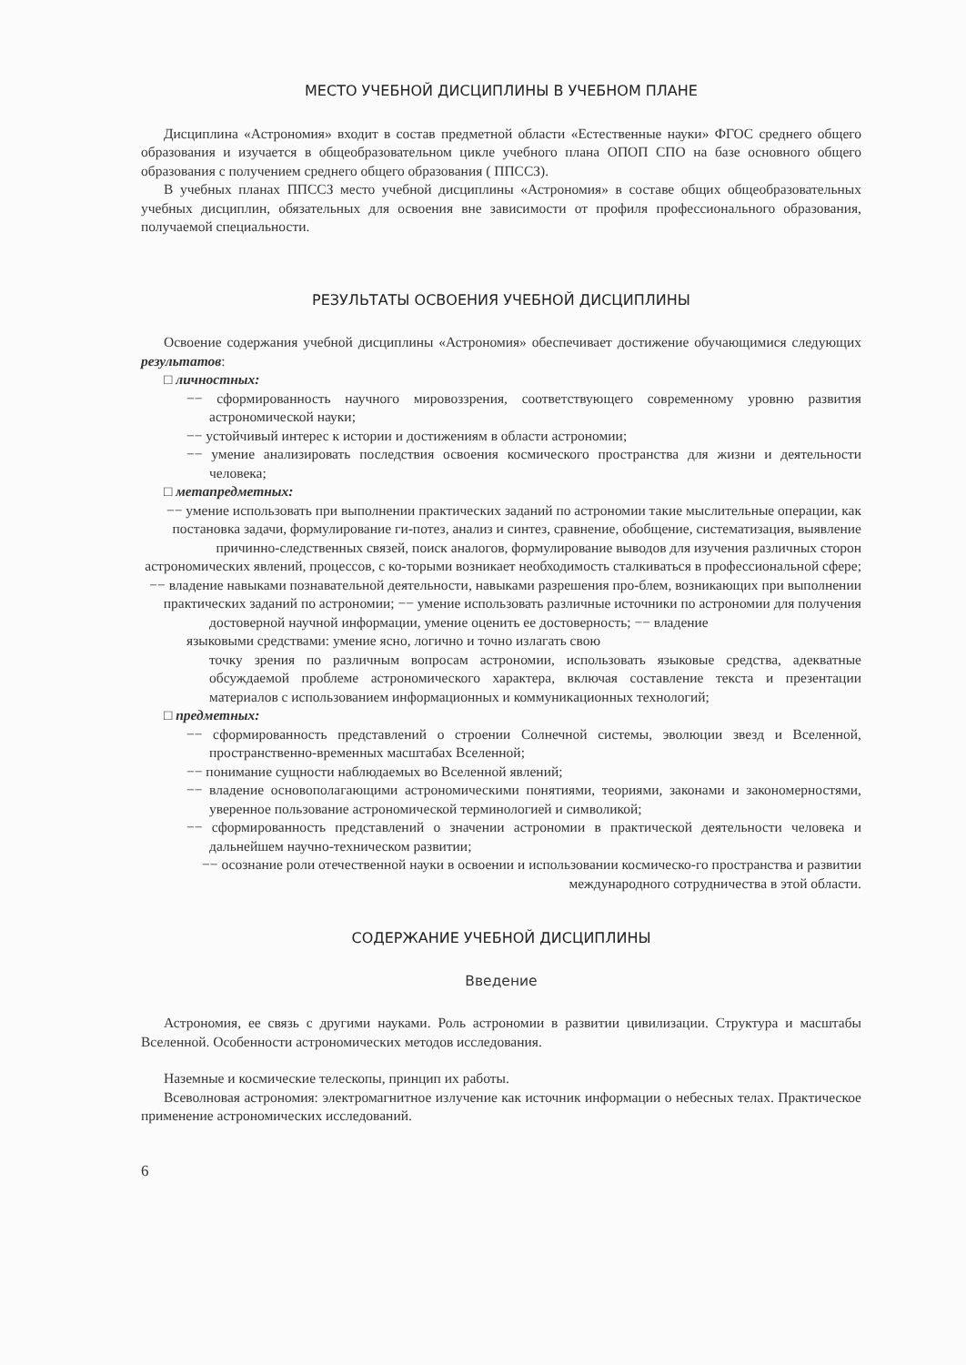МЕСТО УЧЕБНОЙ ДИСЦИПЛИНЫ В УЧЕБНОМ ПЛАНЕ
Дисциплина «Астрономия» входит в состав предметной области «Естественные науки» ФГОС среднего общего образования и изучается в общеобразовательном цикле учебного плана ОПОП СПО на базе основного общего образования с получением среднего общего образования ( ППССЗ).
В учебных планах ППССЗ место учебной дисциплины «Астрономия» в составе общих общеобразовательных учебных дисциплин, обязательных для освоения вне зависимости от профиля профессионального образования, получаемой специальности.
РЕЗУЛЬТАТЫ ОСВОЕНИЯ УЧЕБНОЙ ДИСЦИПЛИНЫ
Освоение содержания учебной дисциплины «Астрономия» обеспечивает достижение обучающимися следующих результатов:
□ личностных:
−− сформированность научного мировоззрения, соответствующего современному уровню развития астрономической науки;
−− устойчивый интерес к истории и достижениям в области астрономии;
−− умение анализировать последствия освоения космического пространства для жизни и деятельности человека;
□ метапредметных:
−− умение использовать при выполнении практических заданий по астрономии такие мыслительные операции, как постановка задачи, формулирование ги-потез, анализ и синтез, сравнение, обобщение, систематизация, выявление причинно-следственных связей, поиск аналогов, формулирование выводов для изучения различных сторон астрономических явлений, процессов, с ко-торыми возникает необходимость сталкиваться в профессиональной сфере;
−− владение навыками познавательной деятельности, навыками разрешения про-блем, возникающих при выполнении практических заданий по астрономии; −− умение использовать различные источники по астрономии для получения
достоверной научной информации, умение оценить ее достоверность; −− владение
языковыми средствами: умение ясно, логично и точно излагать свою
точку зрения по различным вопросам астрономии, использовать языковые средства, адекватные обсуждаемой проблеме астрономического характера, включая составление текста и презентации материалов с использованием информационных и коммуникационных технологий;
□ предметных:
−− сформированность представлений о строении Солнечной системы, эволюции звезд и Вселенной, пространственно-временных масштабах Вселенной;
−− понимание сущности наблюдаемых во Вселенной явлений;
−− владение основополагающими астрономическими понятиями, теориями, законами и закономерностями, уверенное пользование астрономической терминологией и символикой;
−− сформированность представлений о значении астрономии в практической деятельности человека и дальнейшем научно-техническом развитии;
−− осознание роли отечественной науки в освоении и использовании космическо-го пространства и развитии международного сотрудничества в этой области.
СОДЕРЖАНИЕ УЧЕБНОЙ ДИСЦИПЛИНЫ
Введение
Астрономия, ее связь с другими науками. Роль астрономии в развитии цивилизации. Структура и масштабы Вселенной. Особенности астрономических методов исследования.
Наземные и космические телескопы, принцип их работы.
Всеволновая астрономия: электромагнитное излучение как источник информации о небесных телах. Практическое применение астрономических исследований.
6